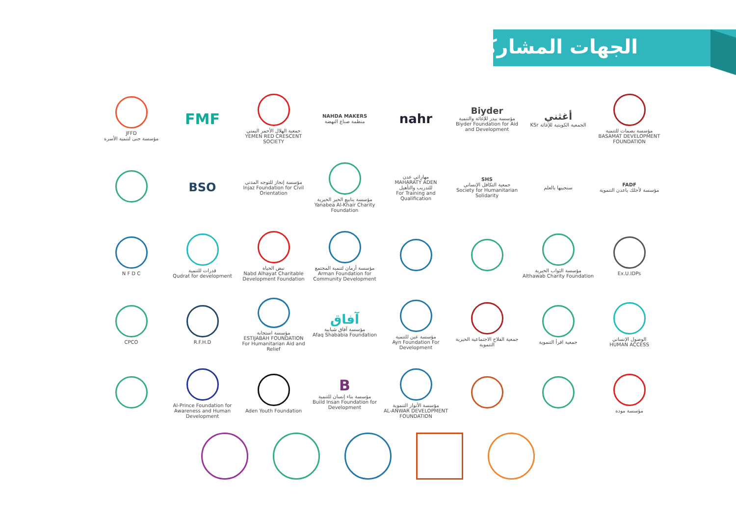الجهات المشاركة
JFFD
مؤسسة جنى لتنمية الأسرة
FMF
جمعية الهلال الأحمر اليمني
YEMEN RED CRESCENT SOCIETY
NAHDA MAKERS
منظمة صناع النهضة
nahr
Biyder
مؤسسة بيدر للإغاثة والتنمية
Biyder Foundation for Aid and Development
أغثني
KSr الجمعية الكويتية للإغاثة
مؤسسة بصمات للتنمية
BASAMAT DEVELOPMENT FOUNDATION
BSO
مؤسسة إنجاز للتوجه المدني
Injaz Foundation for Civil Orientation
مؤسسة ينابيع الخير الخيرية
Yanabea Al-Khair Charity Foundation
مهاراتي عدن
MAHARATY ADEN
للتدريب والتأهيل
For Training and Qualification
SHS
جمعية التكافل الإنساني
Society for Humanitarian Solidarity
سنحييها بالعلم
FADF
مؤسسة لأجلك ياعدن التنموية
N F D C
قدرات للتنمية
Qudrat for development
نبض الحياة
Nabd Alhayat Charitable Development Foundation
مؤسسة أرمان لتنمية المجتمع
Arman Foundation for Community Development
مؤسسة الثواب الخيرية
Althawab Charity Foundation
Ex.U.IDPs
CPCO
R.F.H.D
مؤسسة استجابة
ESTIJABAH FOUNDATION
For Humanitarian Aid and Relief
آفاق
مؤسسة آفاق شبابية
Afaq Shababia Foundation
مؤسسة عين للتنمية
Ayn Foundation For Development
جمعية الفلاح الاجتماعية الخيرية التنموية
جمعية اقرأ التنموية
الوصول الإنساني
HUMAN ACCESS
Al-Prince Foundation for Awareness and Human Development
Aden Youth Foundation
Bمؤسسة بناء إنسان للتنمية
Build Insan Foundation for Development
مؤسسة الأنوار التنموية
AL-ANWAR DEVELOPMENT FOUNDATION
مؤسسة مودة